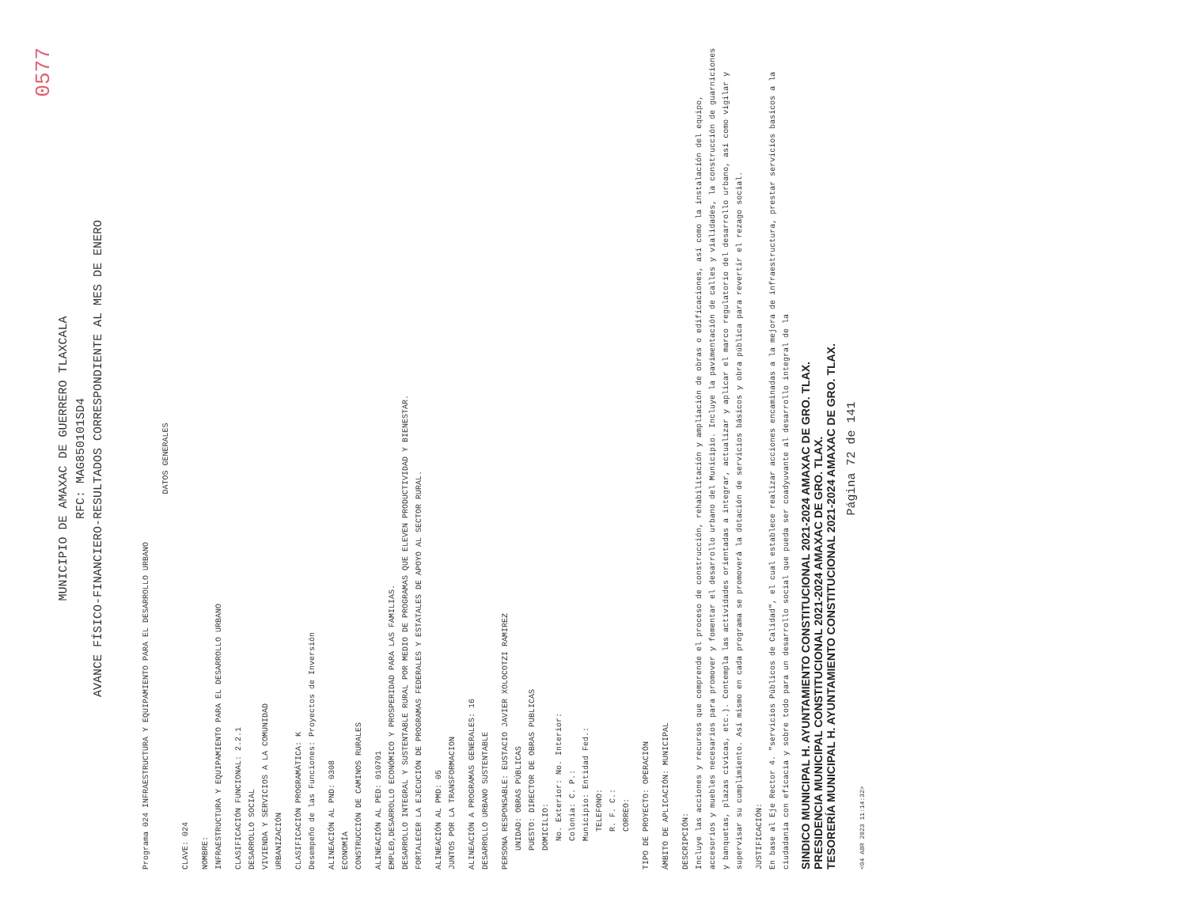0577
MUNICIPIO DE AMAXAC DE GUERRERO TLAXCALA
RFC: MAG850101SD4
AVANCE FÍSICO-FINANCIERO-RESULTADOS CORRESPONDIENTE AL MES DE ENERO
Programa 024 INFRAESTRUCTURA Y EQUIPAMIENTO PARA EL DESARROLLO URBANO
DATOS GENERALES
CLAVE: 024
NOMBRE:
INFRAESTRUCTURA Y EQUIPAMIENTO PARA EL DESARROLLO URBANO
CLASIFICACIÓN FUNCIONAL: 2.2.1
DESARROLLO SOCIAL
VIVIENDA Y SERVICIOS A LA COMUNIDAD
URBANIZACIÓN
CLASIFICACIÓN PROGRAMÁTICA: K
Desempeño de las Funciones: Proyectos de Inversión
ALINEACIÓN AL PND: 0308
ECONOMÍA
CONSTRUCCIÓN DE CAMINOS RURALES
ALINEACIÓN AL PED: 010701
EMPLEO,DESARROLLO ECONÓMICO Y PROSPERIDAD PARA LAS FAMILIAS.
DESARROLLO INTEGRAL Y SUSTENTABLE RURAL POR MEDIO DE PROGRAMAS QUE ELEVEN PRODUCTIVIDAD Y BIENESTAR.
FORTALECER LA EJECUCIÓN DE PROGRAMAS FEDERALES Y ESTATALES DE APOYO AL SECTOR RURAL.
ALINEACIÓN AL PMD: 05
JUNTOS POR LA TRANSFORMACION
ALINEACIÓN A PROGRAMAS GENERALES: 16
DESARROLLO URBANO SUSTENTABLE
PERSONA RESPONSABLE: EUSTACIO JAVIER XOLOCOTZI RAMIREZ
UNIDAD: OBRAS PÚBLICAS
PUESTO: DIRECTOR DE OBRAS PUBLICAS
DOMICILIO:
No. Exterior: No. Interior:
Colonia: C. P.:
Municipio: Entidad Fed.:
TELEFONO:
R. F. C.:
CORREO:
TIPO DE PROYECTO: OPERACIÓN
ÁMBITO DE APLICACIÓN: MUNICIPAL
DESCRIPCIÓN:
Incluye las acciones y recursos que comprende el proceso de construcción, rehabilitación y ampliación de obras o edificaciones, así como la instalación del equipo, accesorios y muebles necesarios para promover y fomentar el desarrollo urbano del Municipio. Incluye la pavimentación de calles y vialidades, la construcción de guarniciones y banquetas, plazas cívicas, etc.). Contempla las actividades orientadas a integrar, actualizar y aplicar el marco regulatorio del desarrollo urbano, así como vigilar y supervisar su cumplimiento. Así mismo en cada programa se promoverá la dotación de servicios básicos y obra pública para revertir el rezago social.
JUSTIFICACIÓN:
En base al Eje Rector 4. "servicios Públicos de Calidad", el cual establece realizar acciones encaminadas a la mejora de infraestructura, prestar servicios basicos a la ciudadania con eficacia y sobre todo para un desarrollo social que pueda ser coadyuvante al desarrollo integral de la
SINDICO MUNICIPAL H. AYUNTAMIENTO CONSTITUCIONAL 2021-2024 AMAXAC DE GRO. TLAX.
PRESIDENCIA MUNICIPAL CONSTITUCIONAL 2021-2024 AMAXAC DE GRO. TLAX.
TESORERÍA MUNICIPAL H. AYUNTAMIENTO CONSTITUCIONAL 2021-2024 AMAXAC DE GRO. TLAX.
Página 72 de 141
<04 ABR 2023 11:14:32>